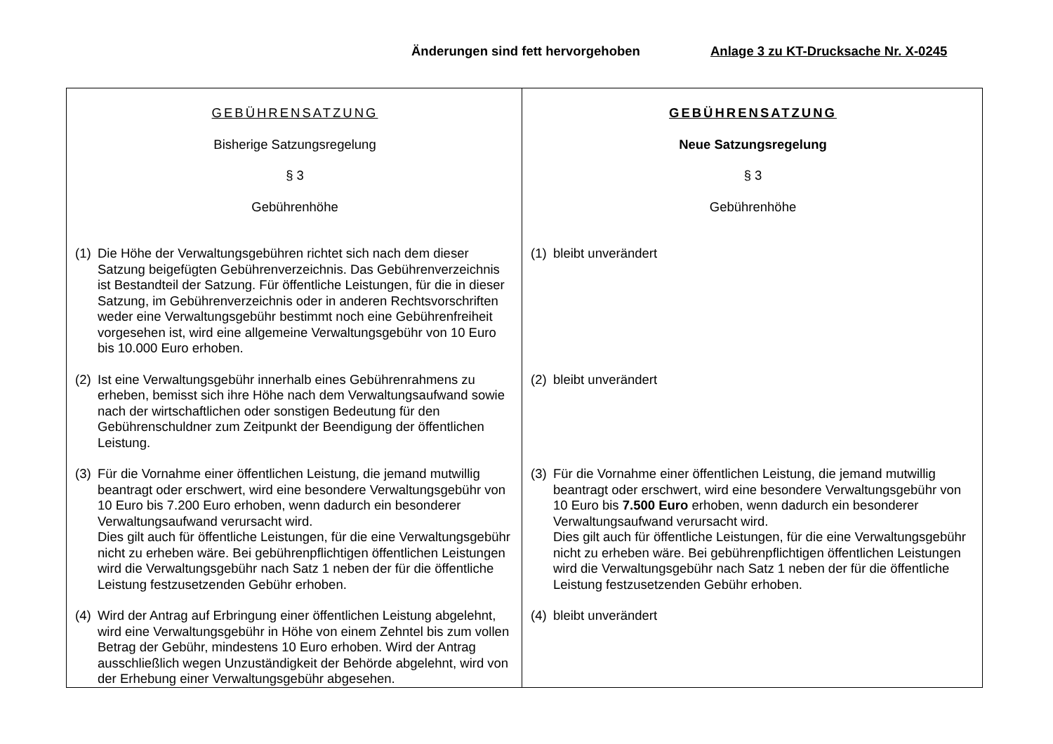Änderungen sind fett hervorgehoben Anlage 3 zu KT-Drucksache Nr. X-0245
| GEBÜHRENSATZUNG Bisherige Satzungsregelung § 3 Gebührenhöhe (1) Die Höhe der Verwaltungsgebühren richtet sich nach dem dieser Satzung beigefügten Gebührenverzeichnis. Das Gebührenverzeich­nis ist Bestandteil der Satzung. Für öffentliche Leistungen, für die in dieser Satzung, im Gebührenverzeichnis oder in anderen Rechtsvor­schriften weder eine Verwaltungsgebühr bestimmt noch eine Gebüh­renfreiheit vorgesehen ist, wird eine allgemeine Verwaltungsgebühr von 10 Euro bis 10.000 Euro erhoben. (2) Ist eine Verwaltungsgebühr innerhalb eines Gebührenrahmens zu erheben, bemisst sich ihre Höhe nach dem Verwaltungsaufwand sowie nach der wirtschaftlichen oder sonstigen Bedeutung für den Gebührenschuldner zum Zeitpunkt der Beendigung der öffentlichen Leistung. (3) Für die Vornahme einer öffentlichen Leistung, die jemand mutwillig beantragt oder erschwert, wird eine besondere Verwaltungsgebühr von 10 Euro bis 7.200 Euro erhoben, wenn dadurch ein besonderer Verwaltungsaufwand verursacht wird. Dies gilt auch für öffentliche Leistungen, für die eine Verwaltungsge­bühr nicht zu erheben wäre. Bei gebührenpflichtigen öffentlichen Leistungen wird die Verwaltungsgebühr nach Satz 1 neben der für die öffentliche Leistung festzusetzenden Gebühr erhoben. (4) Wird der Antrag auf Erbringung einer öffentlichen Leistung abge­lehnt, wird eine Verwaltungsgebühr in Höhe von einem Zehntel bis zum vollen Betrag der Gebühr, mindestens 10 Euro erhoben. Wird der Antrag ausschließlich wegen Unzuständigkeit der Behörde abge­lehnt, wird von der Erhebung einer Verwaltungsgebühr abgesehen. | GEBÜHRENSATZUNG Neue Satzungsregelung § 3 Gebührenhöhe (1) bleibt unverändert (2) bleibt unverändert (3) Für die Vornahme einer öffentlichen Leistung, die jemand mutwillig beantragt oder erschwert, wird eine besondere Verwaltungsgebühr von 10 Euro bis 7.500 Euro erhoben, wenn dadurch ein besonderer Verwaltungsaufwand verursacht wird. Dies gilt auch für öffentliche Leistungen, für die eine Verwaltungsge­bühr nicht zu erheben wäre. Bei gebührenpflichtigen öffentlichen Leis­tungen wird die Verwaltungsgebühr nach Satz 1 neben der für die öf­fentliche Leistung festzusetzenden Gebühr erhoben. (4) bleibt unverändert |